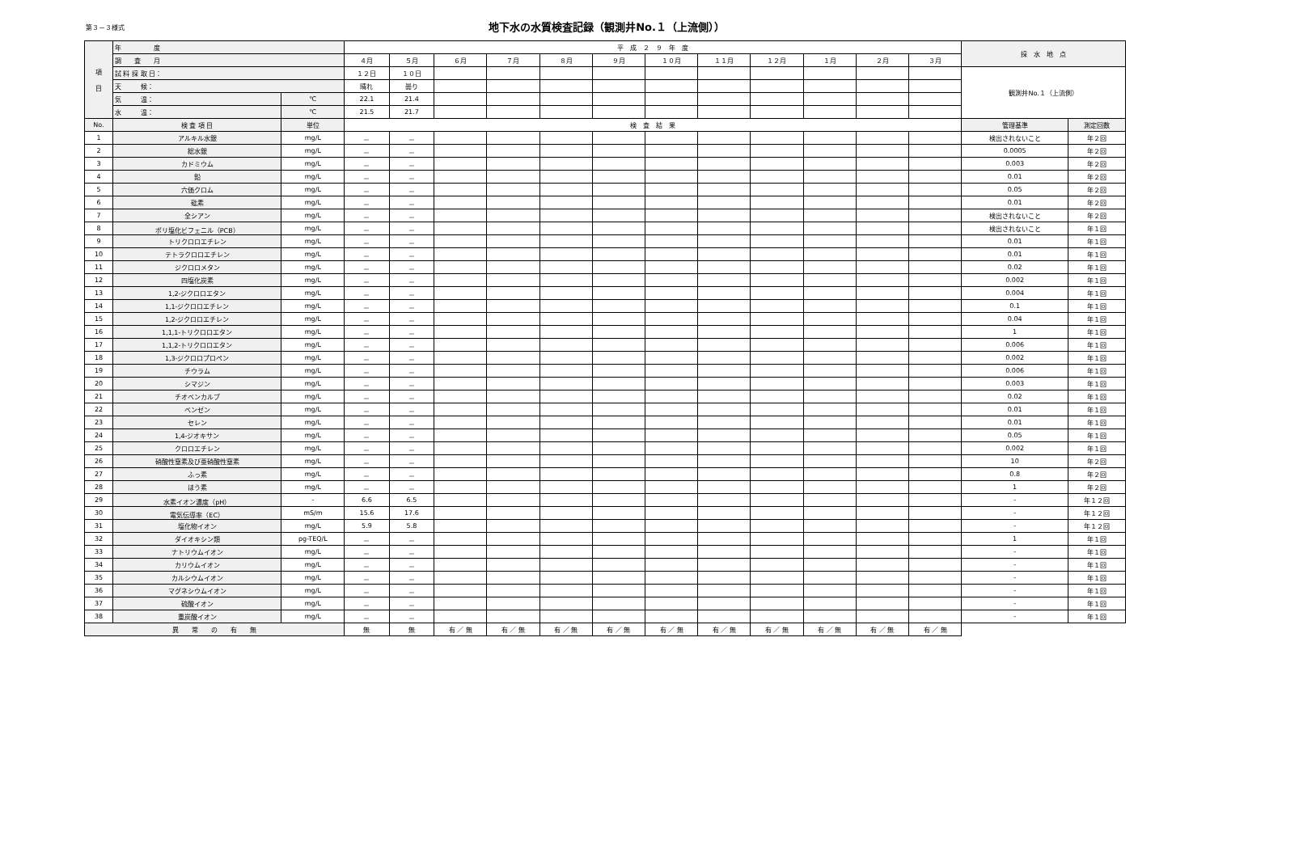第３－３様式
地下水の水質検査記録（観測井No.１（上流側））
| 項 目 | 年 度 | | 平 成 ２ ９ 年 度 | | | | | | | | | | | | 採 水 地 点 | |
| | 調 査 月 | | ４月 | ５月 | ６月 | ７月 | ８月 | ９月 | １０月 | １１月 | １２月 | １月 | ２月 | ３月 | | |
| | 試 料 採 取 日： | | １２日 | １０日 | | | | | | | | | | | 観測井No.１（上流側） | |
| | 天 候： | | 晴れ | 曇り | | | | | | | | | | | | |
| | 気 温： | ℃ | 22.1 | 21.4 | | | | | | | | | | | | |
| | 水 温： | ℃ | 21.5 | 21.7 | | | | | | | | | | | | |
| No. | 検 査 項 目 | 単位 | 検 査 結 果 | | | | | | | | | | | | 管理基準 | 測定回数 |
| 1 | アルキル水銀 | mg/L | － | － | | | | | | | | | | | 検出されないこと | 年２回 |
| 2 | 総水銀 | mg/L | － | － | | | | | | | | | | | 0.0005 | 年２回 |
| 3 | カドミウム | mg/L | － | － | | | | | | | | | | | 0.003 | 年２回 |
| 4 | 鉛 | mg/L | － | － | | | | | | | | | | | 0.01 | 年２回 |
| 5 | 六価クロム | mg/L | － | － | | | | | | | | | | | 0.05 | 年２回 |
| 6 | 砒素 | mg/L | － | － | | | | | | | | | | | 0.01 | 年２回 |
| 7 | 全シアン | mg/L | － | － | | | | | | | | | | | 検出されないこと | 年２回 |
| 8 | ポリ塩化ビフェニル（PCB） | mg/L | － | － | | | | | | | | | | | 検出されないこと | 年１回 |
| 9 | トリクロロエチレン | mg/L | － | － | | | | | | | | | | | 0.01 | 年１回 |
| 10 | テトラクロロエチレン | mg/L | － | － | | | | | | | | | | | 0.01 | 年１回 |
| 11 | ジクロロメタン | mg/L | － | － | | | | | | | | | | | 0.02 | 年１回 |
| 12 | 四塩化炭素 | mg/L | － | － | | | | | | | | | | | 0.002 | 年１回 |
| 13 | 1,2-ジクロロエタン | mg/L | － | － | | | | | | | | | | | 0.004 | 年１回 |
| 14 | 1,1-ジクロロエチレン | mg/L | － | － | | | | | | | | | | | 0.1 | 年１回 |
| 15 | 1,2-ジクロロエチレン | mg/L | － | － | | | | | | | | | | | 0.04 | 年１回 |
| 16 | 1,1,1-トリクロロエタン | mg/L | － | － | | | | | | | | | | | 1 | 年１回 |
| 17 | 1,1,2-トリクロロエタン | mg/L | － | － | | | | | | | | | | | 0.006 | 年１回 |
| 18 | 1,3-ジクロロプロペン | mg/L | － | － | | | | | | | | | | | 0.002 | 年１回 |
| 19 | チウラム | mg/L | － | － | | | | | | | | | | | 0.006 | 年１回 |
| 20 | シマジン | mg/L | － | － | | | | | | | | | | | 0.003 | 年１回 |
| 21 | チオベンカルブ | mg/L | － | － | | | | | | | | | | | 0.02 | 年１回 |
| 22 | ベンゼン | mg/L | － | － | | | | | | | | | | | 0.01 | 年１回 |
| 23 | セレン | mg/L | － | － | | | | | | | | | | | 0.01 | 年１回 |
| 24 | 1,4-ジオキサン | mg/L | － | － | | | | | | | | | | | 0.05 | 年１回 |
| 25 | クロロエチレン | mg/L | － | － | | | | | | | | | | | 0.002 | 年１回 |
| 26 | 硝酸性窒素及び亜硝酸性窒素 | mg/L | － | － | | | | | | | | | | | 10 | 年２回 |
| 27 | ふっ素 | mg/L | － | － | | | | | | | | | | | 0.8 | 年２回 |
| 28 | ほう素 | mg/L | － | － | | | | | | | | | | | 1 | 年２回 |
| 29 | 水素イオン濃度（pH） | - | 6.6 | 6.5 | | | | | | | | | | | - | 年１２回 |
| 30 | 電気伝導率（EC） | mS/m | 15.6 | 17.6 | | | | | | | | | | | - | 年１２回 |
| 31 | 塩化物イオン | mg/L | 5.9 | 5.8 | | | | | | | | | | | - | 年１２回 |
| 32 | ダイオキシン類 | pg-TEQ/L | － | － | | | | | | | | | | | 1 | 年１回 |
| 33 | ナトリウムイオン | mg/L | － | － | | | | | | | | | | | - | 年１回 |
| 34 | カリウムイオン | mg/L | － | － | | | | | | | | | | | - | 年１回 |
| 35 | カルシウムイオン | mg/L | － | － | | | | | | | | | | | - | 年１回 |
| 36 | マグネシウムイオン | mg/L | － | － | | | | | | | | | | | - | 年１回 |
| 37 | 硫酸イオン | mg/L | － | － | | | | | | | | | | | - | 年１回 |
| 38 | 重炭酸イオン | mg/L | － | － | | | | | | | | | | | - | 年１回 |
| 異 常 の 有 無 | | | 無 | 無 | 有 ／ 無 | 有 ／ 無 | 有 ／ 無 | 有 ／ 無 | 有 ／ 無 | 有 ／ 無 | 有 ／ 無 | 有 ／ 無 | 有 ／ 無 | 有 ／ 無 | | |